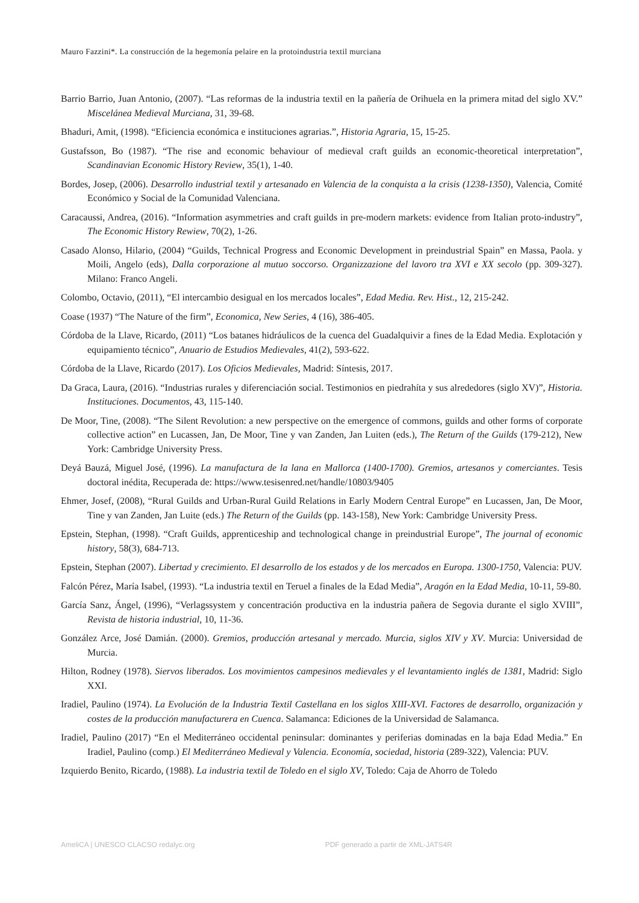Mauro Fazzini*. La construcción de la hegemonía pelaire en la protoindustria textil murciana
Barrio Barrio, Juan Antonio, (2007). “Las reformas de la industria textil en la pañería de Orihuela en la primera mitad del siglo XV.” Miscelánea Medieval Murciana, 31, 39-68.
Bhaduri, Amit, (1998). “Eficiencia económica e instituciones agrarias.”, Historia Agraria, 15, 15-25.
Gustafsson, Bo (1987). “The rise and economic behaviour of medieval craft guilds an economic-theoretical interpretation”, Scandinavian Economic History Review, 35(1), 1-40.
Bordes, Josep, (2006). Desarrollo industrial textil y artesanado en Valencia de la conquista a la crisis (1238-1350), Valencia, Comité Económico y Social de la Comunidad Valenciana.
Caracaussi, Andrea, (2016). “Information asymmetries and craft guilds in pre-modern markets: evidence from Italian proto-industry”, The Economic History Rewiew, 70(2), 1-26.
Casado Alonso, Hilario, (2004) “Guilds, Technical Progress and Economic Development in preindustrial Spain” en Massa, Paola. y Moili, Angelo (eds), Dalla corporazione al mutuo soccorso. Organizzazione del lavoro tra XVI e XX secolo (pp. 309-327). Milano: Franco Angeli.
Colombo, Octavio, (2011), “El intercambio desigual en los mercados locales”, Edad Media. Rev. Hist., 12, 215-242.
Coase (1937) “The Nature of the firm”, Economica, New Series, 4 (16), 386-405.
Córdoba de la Llave, Ricardo, (2011) “Los batanes hidráulicos de la cuenca del Guadalquivir a fines de la Edad Media. Explotación y equipamiento técnico”, Anuario de Estudios Medievales, 41(2), 593-622.
Córdoba de la Llave, Ricardo (2017). Los Oficios Medievales, Madrid: Síntesis, 2017.
Da Graca, Laura, (2016). “Industrias rurales y diferenciación social. Testimonios en piedrahíta y sus alrededores (siglo XV)”, Historia. Instituciones. Documentos, 43, 115-140.
De Moor, Tine, (2008). “The Silent Revolution: a new perspective on the emergence of commons, guilds and other forms of corporate collective action” en Lucassen, Jan, De Moor, Tine y van Zanden, Jan Luiten (eds.), The Return of the Guilds (179-212), New York: Cambridge University Press.
Deyá Bauzá, Miguel José, (1996). La manufactura de la lana en Mallorca (1400-1700). Gremios, artesanos y comerciantes. Tesis doctoral inédita, Recuperada de: https://www.tesisenred.net/handle/10803/9405
Ehmer, Josef, (2008), “Rural Guilds and Urban-Rural Guild Relations in Early Modern Central Europe” en Lucassen, Jan, De Moor, Tine y van Zanden, Jan Luite (eds.) The Return of the Guilds (pp. 143-158), New York: Cambridge University Press.
Epstein, Stephan, (1998). “Craft Guilds, apprenticeship and technological change in preindustrial Europe”, The journal of economic history, 58(3), 684-713.
Epstein, Stephan (2007). Libertad y crecimiento. El desarrollo de los estados y de los mercados en Europa. 1300-1750, Valencia: PUV.
Falcón Pérez, María Isabel, (1993). “La industria textil en Teruel a finales de la Edad Media”, Aragón en la Edad Media, 10-11, 59-80.
García Sanz, Ángel, (1996), “Verlagssystem y concentración productiva en la industria pañera de Segovia durante el siglo XVIII”, Revista de historia industrial, 10, 11-36.
González Arce, José Damián. (2000). Gremios, producción artesanal y mercado. Murcia, siglos XIV y XV. Murcia: Universidad de Murcia.
Hilton, Rodney (1978). Siervos liberados. Los movimientos campesinos medievales y el levantamiento inglés de 1381, Madrid: Siglo XXI.
Iradiel, Paulino (1974). La Evolución de la Industria Textil Castellana en los siglos XIII-XVI. Factores de desarrollo, organización y costes de la producción manufacturera en Cuenca. Salamanca: Ediciones de la Universidad de Salamanca.
Iradiel, Paulino (2017) “En el Mediterráneo occidental peninsular: dominantes y periferias dominadas en la baja Edad Media.” En Iradiel, Paulino (comp.) El Mediterráneo Medieval y Valencia. Economía, sociedad, historia (289-322), Valencia: PUV.
Izquierdo Benito, Ricardo, (1988). La industria textil de Toledo en el siglo XV, Toledo: Caja de Ahorro de Toledo
AmeliCA | UNESCO CLACSO redalyc.org PDF generado a partir de XML-JATS4R ​